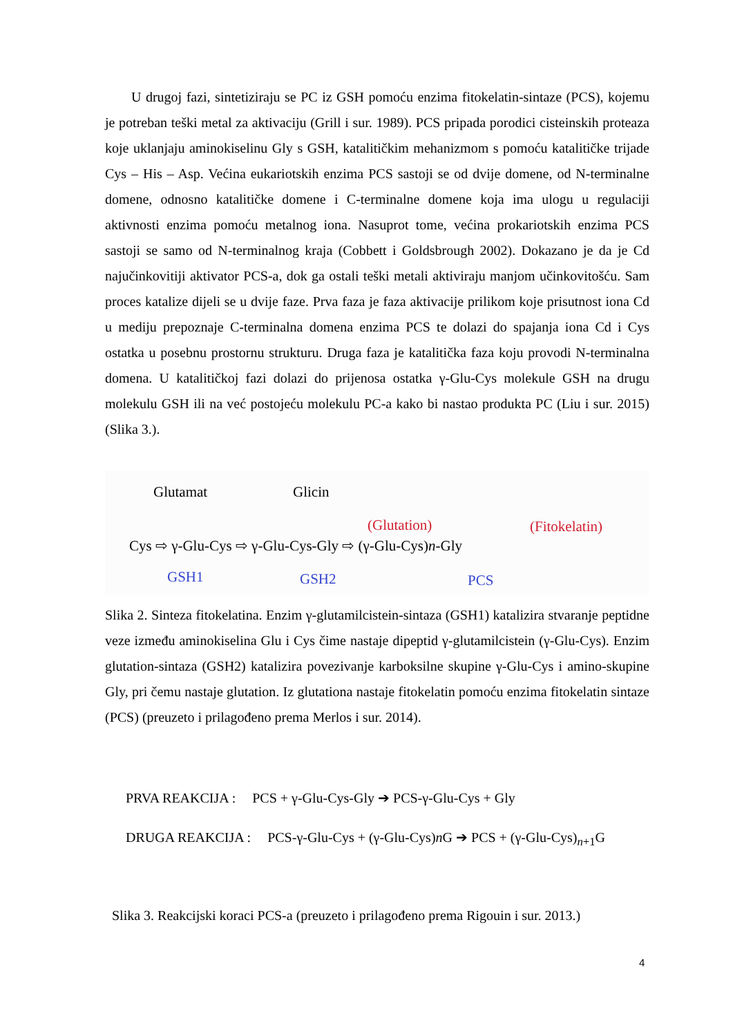U drugoj fazi, sintetiziraju se PC iz GSH pomoću enzima fitokelatin-sintaze (PCS), kojemu je potreban teški metal za aktivaciju (Grill i sur. 1989). PCS pripada porodici cisteinskih proteaza koje uklanjaju aminokiselinu Gly s GSH, katalitičkim mehanizmom s pomoću katalitičke trijade Cys – His – Asp. Većina eukariotskih enzima PCS sastoji se od dvije domene, od N-terminalne domene, odnosno katalitičke domene i C-terminalne domene koja ima ulogu u regulaciji aktivnosti enzima pomoću metalnog iona. Nasuprot tome, većina prokariotskih enzima PCS sastoji se samo od N-terminalnog kraja (Cobbett i Goldsbrough 2002). Dokazano je da je Cd najučinkovitiji aktivator PCS-a, dok ga ostali teški metali aktiviraju manjom učinkovitošću. Sam proces katalize dijeli se u dvije faze. Prva faza je faza aktivacije prilikom koje prisutnost iona Cd u mediju prepoznaje C-terminalna domena enzima PCS te dolazi do spajanja iona Cd i Cys ostatka u posebnu prostornu strukturu. Druga faza je katalitička faza koju provodi N-terminalna domena. U katalitičkoj fazi dolazi do prijenosa ostatka γ-Glu-Cys molekule GSH na drugu molekulu GSH ili na već postojeću molekulu PC-a kako bi nastao produkta PC (Liu i sur. 2015) (Slika 3.).
Glutamat Glicin
(Glutation) (Fitokelatin)
Cys ⇨ γ-Glu-Cys ⇨ γ-Glu-Cys-Gly ⇨ (γ-Glu-Cys)n-Gly
GSH1 GSH2 PCS
Slika 2. Sinteza fitokelatina. Enzim γ-glutamilcistein-sintaza (GSH1) katalizira stvaranje peptidne veze između aminokiselina Glu i Cys čime nastaje dipeptid γ-glutamilcistein (γ-Glu-Cys). Enzim glutation-sintaza (GSH2) katalizira povezivanje karboksilne skupine γ-Glu-Cys i amino-skupine Gly, pri čemu nastaje glutation. Iz glutationa nastaje fitokelatin pomoću enzima fitokelatin sintaze (PCS) (preuzeto i prilagođeno prema Merlos i sur. 2014).
PRVA REAKCIJA : PCS + γ-Glu-Cys-Gly ➔ PCS-γ-Glu-Cys + Gly
DRUGA REAKCIJA : PCS-γ-Glu-Cys + (γ-Glu-Cys)n G ➔ PCS + (γ-Glu-Cys)<sub>n+1</sub>G
Slika 3. Reakcijski koraci PCS-a (preuzeto i prilagođeno prema Rigouin i sur. 2013.)
4